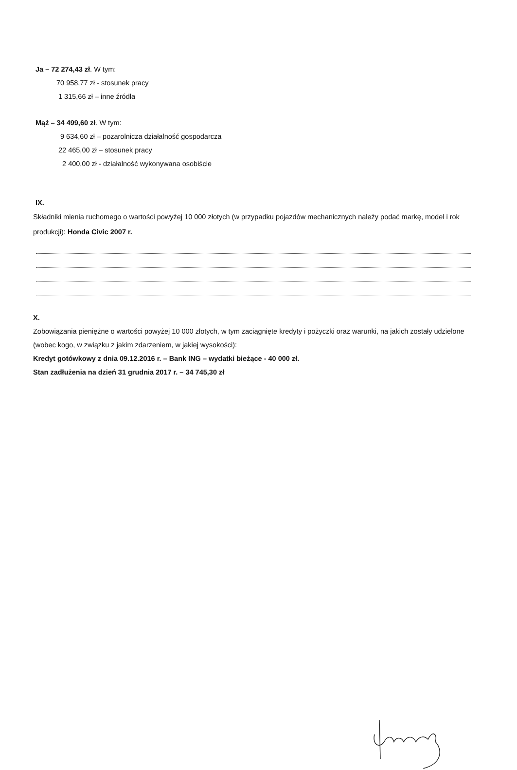Ja – 72 274,43 zł. W tym:
70 958,77 zł - stosunek pracy
1 315,66 zł – inne źródła
Mąż – 34 499,60 zł. W tym:
9 634,60 zł – pozarolnicza działalność gospodarcza
22 465,00 zł – stosunek pracy
2 400,00 zł - działalność wykonywana osobiście
IX.
Składniki mienia ruchomego o wartości powyżej 10 000 złotych (w przypadku pojazdów mechanicznych należy podać markę, model i rok produkcji): Honda Civic 2007 r.
X.
Zobowiązania pieniężne o wartości powyżej 10 000 złotych, w tym zaciągnięte kredyty i pożyczki oraz warunki, na jakich zostały udzielone (wobec kogo, w związku z jakim zdarzeniem, w jakiej wysokości):
Kredyt gotówkowy z dnia 09.12.2016 r. – Bank ING – wydatki bieżące - 40 000 zł.
Stan zadłużenia na dzień 31 grudnia 2017 r. – 34 745,30 zł